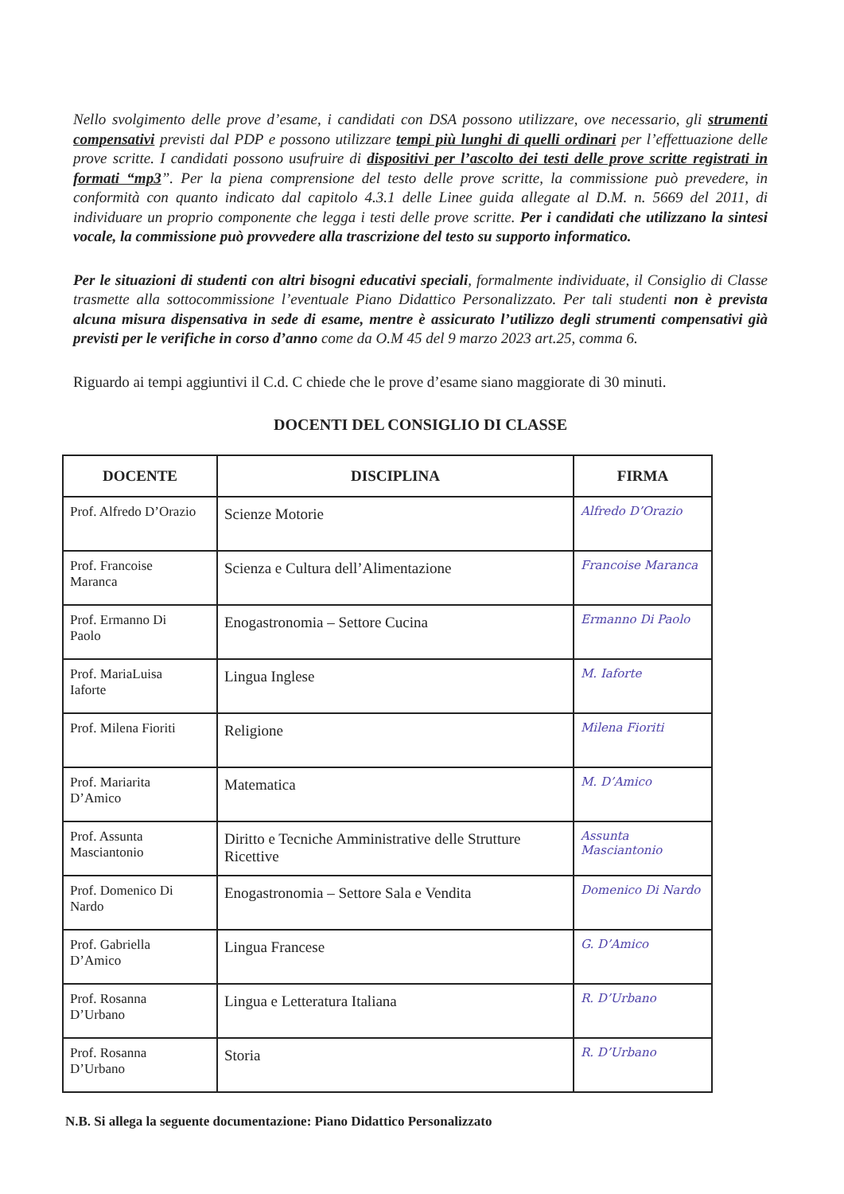Nello svolgimento delle prove d’esame, i candidati con DSA possono utilizzare, ove necessario, gli strumenti compensativi previsti dal PDP e possono utilizzare tempi più lunghi di quelli ordinari per l’effettuazione delle prove scritte. I candidati possono usufruire di dispositivi per l’ascolto dei testi delle prove scritte registrati in formati “mp3”. Per la piena comprensione del testo delle prove scritte, la commissione può prevedere, in conformità con quanto indicato dal capitolo 4.3.1 delle Linee guida allegate al D.M. n. 5669 del 2011, di individuare un proprio componente che legga i testi delle prove scritte. Per i candidati che utilizzano la sintesi vocale, la commissione può provvedere alla trascrizione del testo su supporto informatico.
Per le situazioni di studenti con altri bisogni educativi speciali, formalmente individuate, il Consiglio di Classe trasmette alla sottocommissione l’eventuale Piano Didattico Personalizzato. Per tali studenti non è prevista alcuna misura dispensativa in sede di esame, mentre è assicurato l’utilizzo degli strumenti compensativi già previsti per le verifiche in corso d’anno come da O.M 45 del 9 marzo 2023 art.25, comma 6.
Riguardo ai tempi aggiuntivi il C.d. C chiede che le prove d’esame siano maggiorate di 30 minuti.
DOCENTI DEL CONSIGLIO DI CLASSE
| DOCENTE | DISCIPLINA | FIRMA |
| --- | --- | --- |
| Prof. Alfredo D’Orazio | Scienze Motorie | Alfredo D’Orazio |
| Prof. Francoise Maranca | Scienza e Cultura dell’Alimentazione | Francoise Maranca |
| Prof. Ermanno Di Paolo | Enogastronomia – Settore Cucina | Ermanno Di Paolo |
| Prof. MariaLuisa Iaforte | Lingua Inglese | M. Iaforte |
| Prof. Milena Fioriti | Religione | Milena Fioriti |
| Prof. Mariarita D’Amico | Matematica | M. D’Amico |
| Prof. Assunta Masciantonio | Diritto e Tecniche Amministrative delle Strutture Ricettive | Assunta Masciantonio |
| Prof. Domenico Di Nardo | Enogastronomia – Settore Sala e Vendita | Domenico Di Nardo |
| Prof. Gabriella D’Amico | Lingua Francese | G. D’Amico |
| Prof. Rosanna D’Urbano | Lingua e Letteratura Italiana | R. D’Urbano |
| Prof. Rosanna D’Urbano | Storia | R. D’Urbano |
N.B. Si allega la seguente documentazione: Piano Didattico Personalizzato